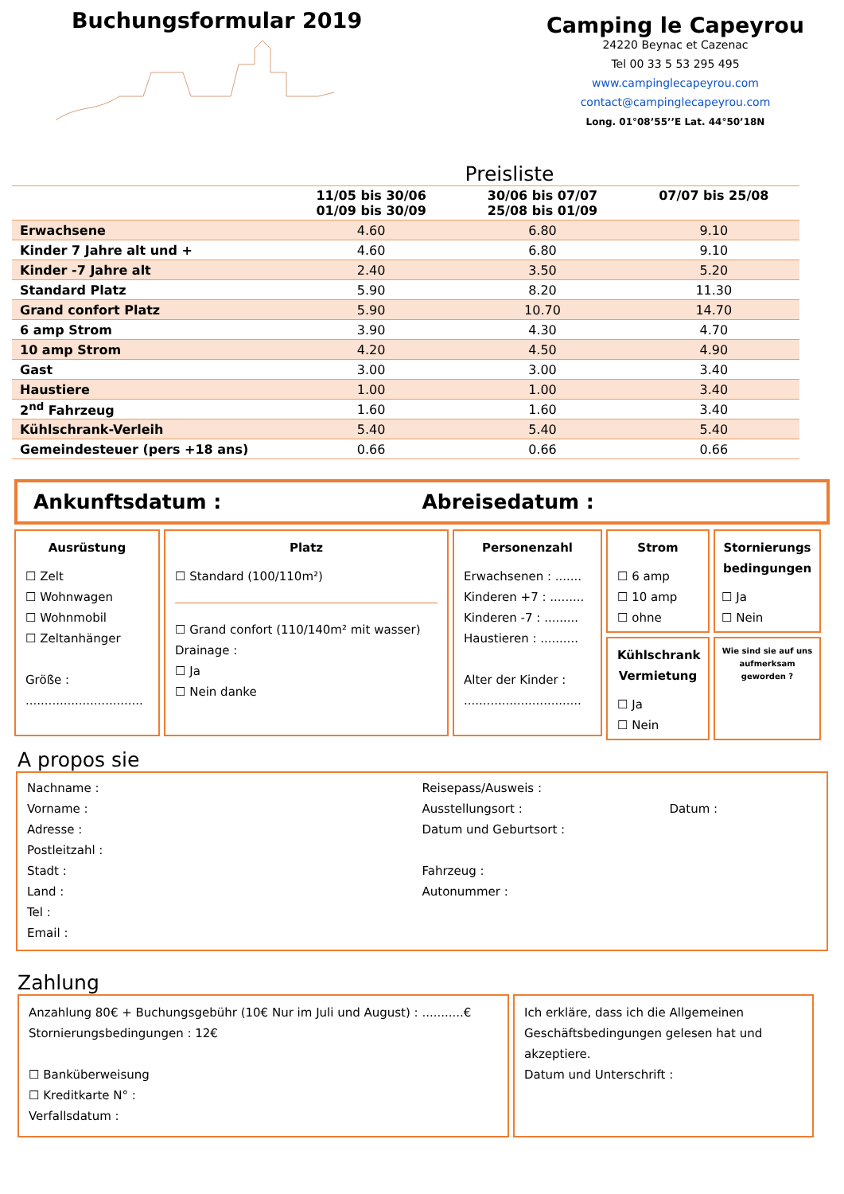Buchungsformular 2019
Camping le Capeyrou
24220 Beynac et Cazenac
Tel 00 33 5 53 295 495
www.campinglecapeyrou.com
contact@campinglecapeyrou.com
Long. 01°08’55’’E Lat. 44°50’18N
Preisliste
| | 11/05 bis 30/06 01/09 bis 30/09 | 30/06 bis 07/07 25/08 bis 01/09 | 07/07 bis 25/08 |
| --- | --- | --- | --- |
| Erwachsene | 4.60 | 6.80 | 9.10 |
| Kinder 7 Jahre alt und + | 4.60 | 6.80 | 9.10 |
| Kinder -7 Jahre alt | 2.40 | 3.50 | 5.20 |
| Standard Platz | 5.90 | 8.20 | 11.30 |
| Grand confort Platz | 5.90 | 10.70 | 14.70 |
| 6 amp Strom | 3.90 | 4.30 | 4.70 |
| 10 amp Strom | 4.20 | 4.50 | 4.90 |
| Gast | 3.00 | 3.00 | 3.40 |
| Haustiere | 1.00 | 1.00 | 3.40 |
| 2<sup>nd</sup> Fahrzeug | 1.60 | 1.60 | 3.40 |
| Kühlschrank-Verleih | 5.40 | 5.40 | 5.40 |
| Gemeindesteuer (pers +18 ans) | 0.66 | 0.66 | 0.66 |
Ankunftsdatum : Abreisedatum :
Ausrüstung
☐ Zelt
☐ Wohnwagen
☐ Wohnmobil
☐ Zeltanhänger
Größe :
...............................
Platz
☐ Standard (100/110m²)
☐ Grand confort (110/140m² mit wasser)
Drainage :
☐ Ja
☐ Nein danke
Personenzahl
Erwachsenen : .......
Kinderen +7 : .........
Kinderen -7 : .........
Haustieren : ..........
Alter der Kinder :
...............................
Strom
☐ 6 amp
☐ 10 amp
☐ ohne
Kühlschrank Vermietung
☐ Ja
☐ Nein
Stornierungs bedingungen
☐ Ja
☐ Nein
Wie sind sie auf uns aufmerksam geworden ?
A propos sie
Nachname :
Vorname :
Adresse :
Postleitzahl :
Stadt :
Land :
Tel :
Email :
Reisepass/Ausweis :
Ausstellungsort : Datum :
Datum und Geburtsort :
Fahrzeug :
Autonummer :
Zahlung
Anzahlung 80€ + Buchungsgebühr (10€ Nur im Juli und August) : ...........€
Stornierungsbedingungen : 12€
☐ Banküberweisung
☐ Kreditkarte N° :
Verfallsdatum :
Ich erkläre, dass ich die Allgemeinen Geschäftsbedingungen gelesen hat und akzeptiere.
Datum und Unterschrift :